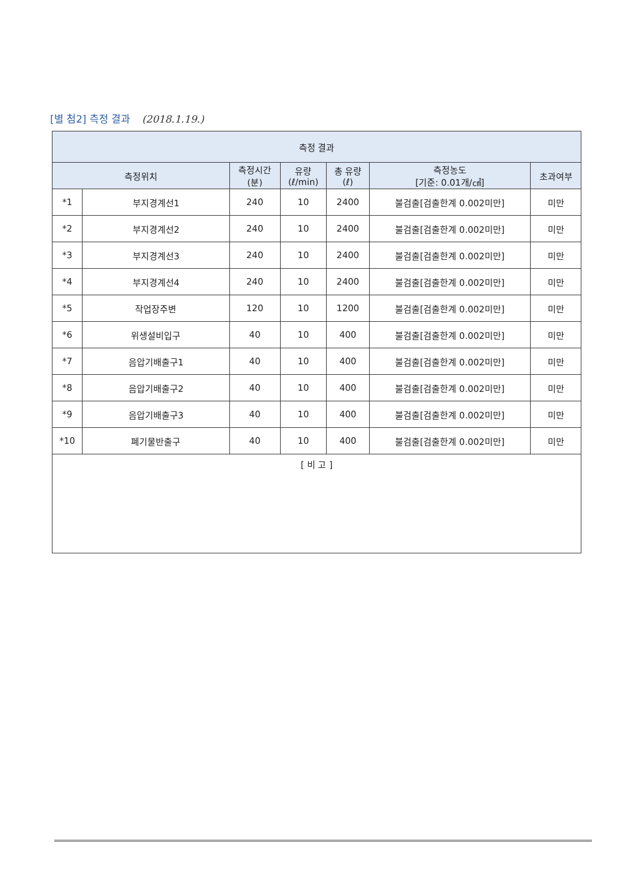[별 첨2] 측정 결과 (2018.1.19.)
| 측정 결과 | | | | | | |
| --- | --- | --- | --- | --- | --- | --- |
| 측정위치 | | 측정시간 (분) | 유량 (ℓ/min) | 총 유량 (ℓ) | 측정농도 [기준: 0.01개/㎤] | 초과여부 |
| *1 | 부지경계선1 | 240 | 10 | 2400 | 불검출[검출한계 0.002미만] | 미만 |
| *2 | 부지경계선2 | 240 | 10 | 2400 | 불검출[검출한계 0.002미만] | 미만 |
| *3 | 부지경계선3 | 240 | 10 | 2400 | 불검출[검출한계 0.002미만] | 미만 |
| *4 | 부지경계선4 | 240 | 10 | 2400 | 불검출[검출한계 0.002미만] | 미만 |
| *5 | 작업장주변 | 120 | 10 | 1200 | 불검출[검출한계 0.002미만] | 미만 |
| *6 | 위생설비입구 | 40 | 10 | 400 | 불검출[검출한계 0.002미만] | 미만 |
| *7 | 음압기배출구1 | 40 | 10 | 400 | 불검출[검출한계 0.002미만] | 미만 |
| *8 | 음압기배출구2 | 40 | 10 | 400 | 불검출[검출한계 0.002미만] | 미만 |
| *9 | 음압기배출구3 | 40 | 10 | 400 | 불검출[검출한계 0.002미만] | 미만 |
| *10 | 폐기물반출구 | 40 | 10 | 400 | 불검출[검출한계 0.002미만] | 미만 |
| [ 비 고 ] | | | | | | |